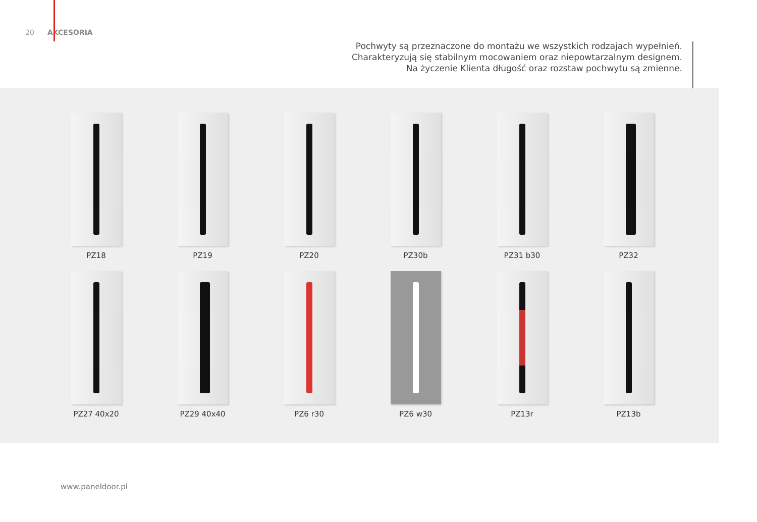20 AKCESORIA
Pochwyty są przeznaczone do montażu we wszystkich rodzajach wypełnień.
Charakteryzują się stabilnym mocowaniem oraz niepowtarzalnym designem.
Na życzenie Klienta długość oraz rozstaw pochwytu są zmienne.
PZ18
PZ19
PZ20
PZ30b
PZ31 b30
PZ32
PZ27 40x20
PZ29 40x40
PZ6 r30
PZ6 w30
PZ13r
PZ13b
www.paneldoor.pl